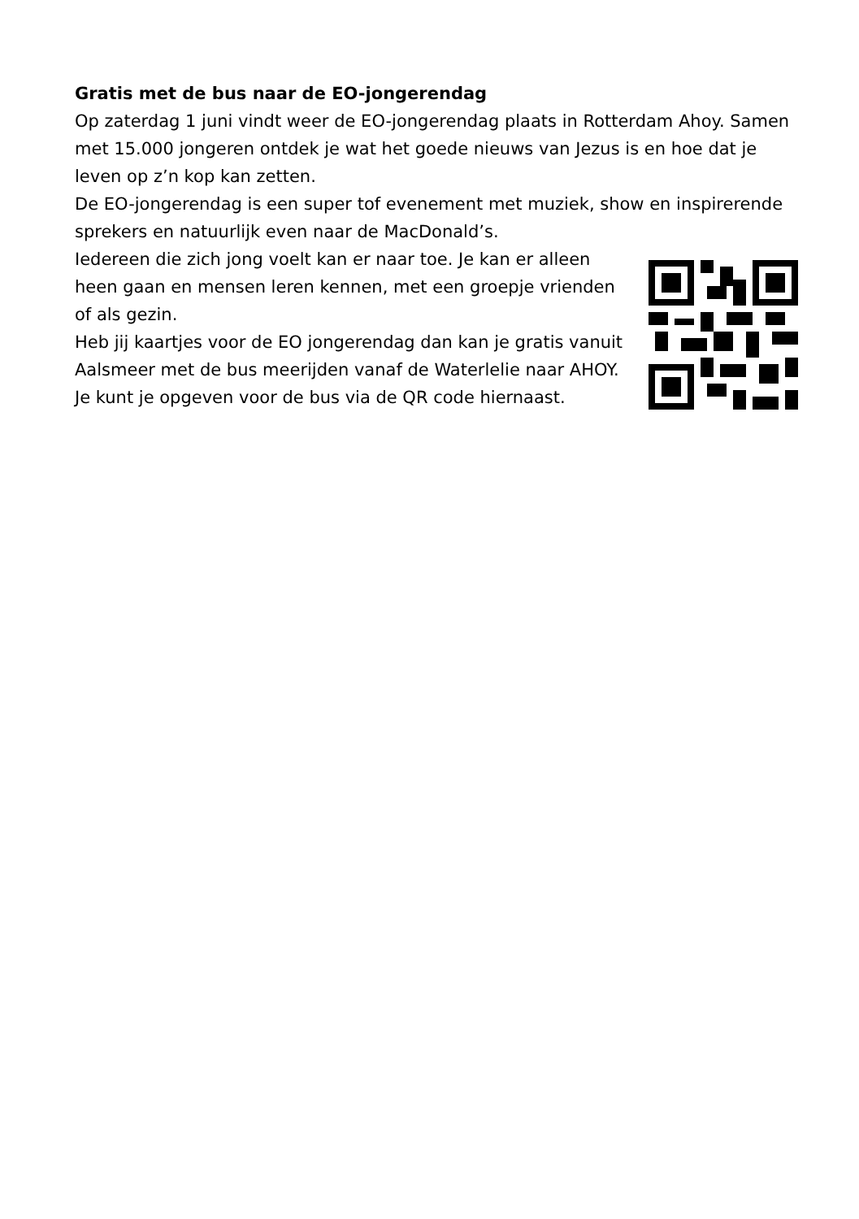Gratis met de bus naar de EO-jongerendag
Op zaterdag 1 juni vindt weer de EO-jongerendag plaats in Rotterdam Ahoy. Samen met 15.000 jongeren ontdek je wat het goede nieuws van Jezus is en hoe dat je leven op z’n kop kan zetten.
De EO-jongerendag is een super tof evenement met muziek, show en inspirerende sprekers en natuurlijk even naar de MacDonald’s.
Iedereen die zich jong voelt kan er naar toe. Je kan er alleen heen gaan en mensen leren kennen, met een groepje vrienden of als gezin.
Heb jij kaartjes voor de EO jongerendag dan kan je gratis vanuit Aalsmeer met de bus meerijden vanaf de Waterlelie naar AHOY.
Je kunt je opgeven voor de bus via de QR code hiernaast.